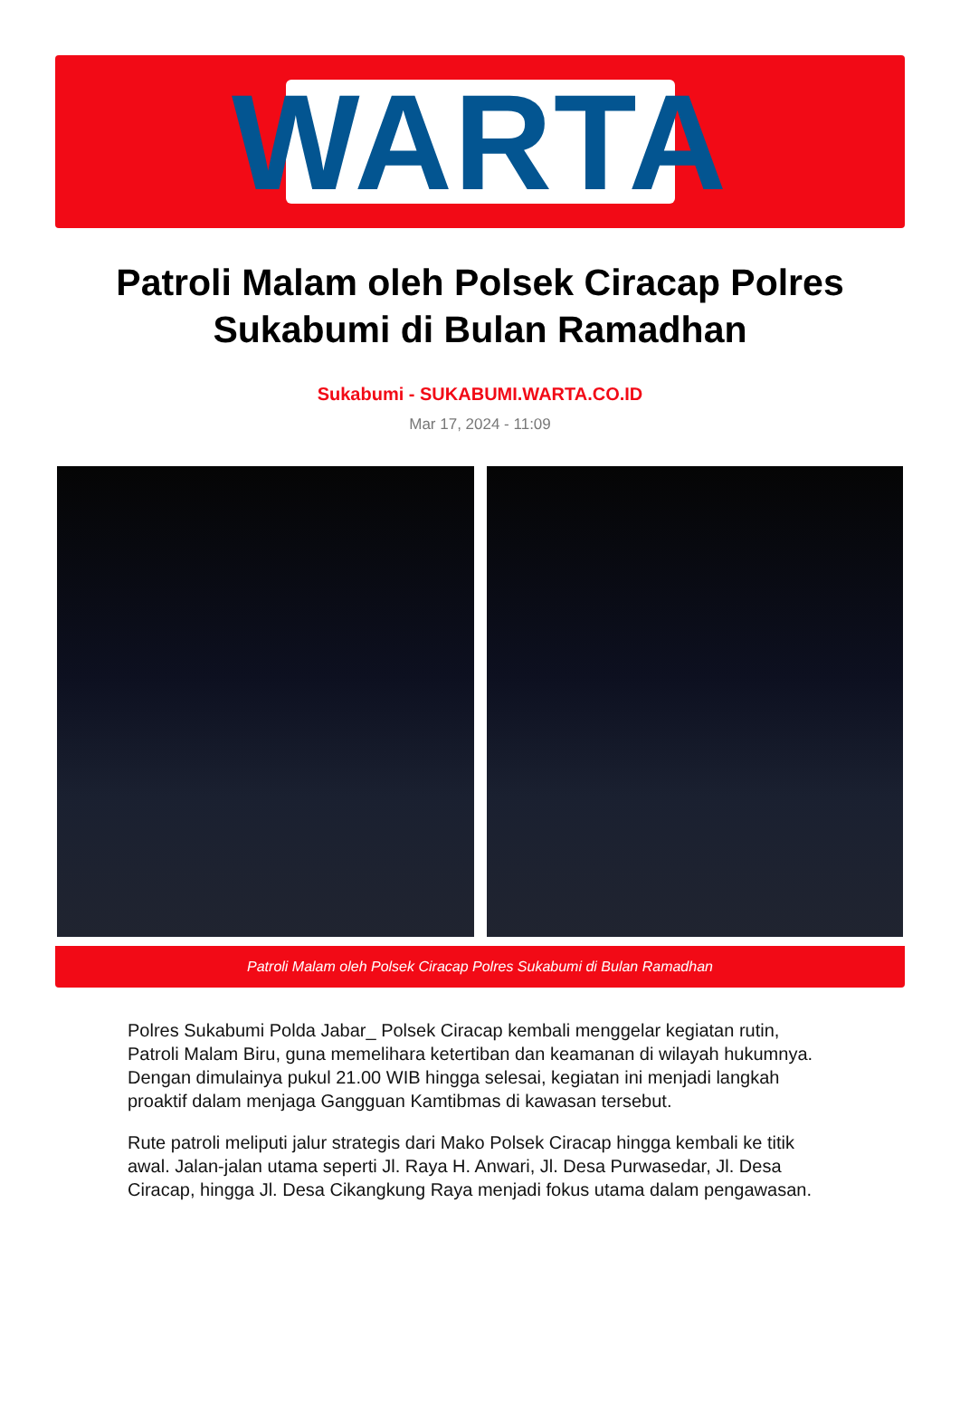WARTA
Patroli Malam oleh Polsek Ciracap Polres Sukabumi di Bulan Ramadhan
Sukabumi - SUKABUMI.WARTA.CO.ID
Mar 17, 2024 - 11:09
Patroli Malam oleh Polsek Ciracap Polres Sukabumi di Bulan Ramadhan
Polres Sukabumi Polda Jabar_ Polsek Ciracap kembali menggelar kegiatan rutin, Patroli Malam Biru, guna memelihara ketertiban dan keamanan di wilayah hukumnya. Dengan dimulainya pukul 21.00 WIB hingga selesai, kegiatan ini menjadi langkah proaktif dalam menjaga Gangguan Kamtibmas di kawasan tersebut.
Rute patroli meliputi jalur strategis dari Mako Polsek Ciracap hingga kembali ke titik awal. Jalan-jalan utama seperti Jl. Raya H. Anwari, Jl. Desa Purwasedar, Jl. Desa Ciracap, hingga Jl. Desa Cikangkung Raya menjadi fokus utama dalam pengawasan.